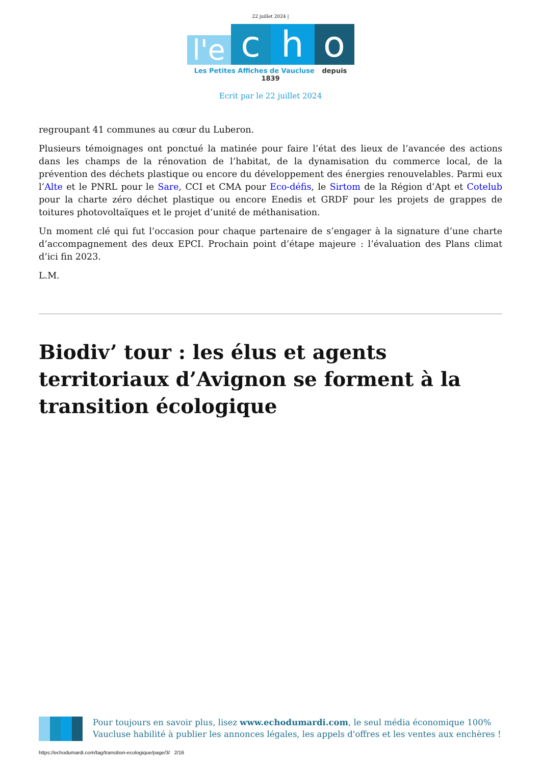22 juillet 2024 |
l'e
c
h
o
Les Petites Affiches de Vaucluse depuis 1839
Ecrit par le 22 juillet 2024
regroupant 41 communes au cœur du Luberon.
Plusieurs témoignages ont ponctué la matinée pour faire l’état des lieux de l’avancée des actions dans les champs de la rénovation de l’habitat, de la dynamisation du commerce local, de la prévention des déchets plastique ou encore du développement des énergies renouvelables. Parmi eux l’Alte et le PNRL pour le Sare, CCI et CMA pour Eco-défis, le Sirtom de la Région d’Apt et Cotelub pour la charte zéro déchet plastique ou encore Enedis et GRDF pour les projets de grappes de toitures photovoltaïques et le projet d’unité de méthanisation.
Un moment clé qui fut l’occasion pour chaque partenaire de s’engager à la signature d’une charte d’accompagnement des deux EPCI. Prochain point d’étape majeure : l’évaluation des Plans climat d’ici fin 2023.
L.M.
Biodiv’ tour : les élus et agents territoriaux d’Avignon se forment à la transition écologique
Pour toujours en savoir plus, lisez www.echodumardi.com, le seul média économique 100% Vaucluse habilité à publier les annonces légales, les appels d'offres et les ventes aux enchères !
https://echodumardi.com/tag/transition-ecologique/page/3/ 2/16